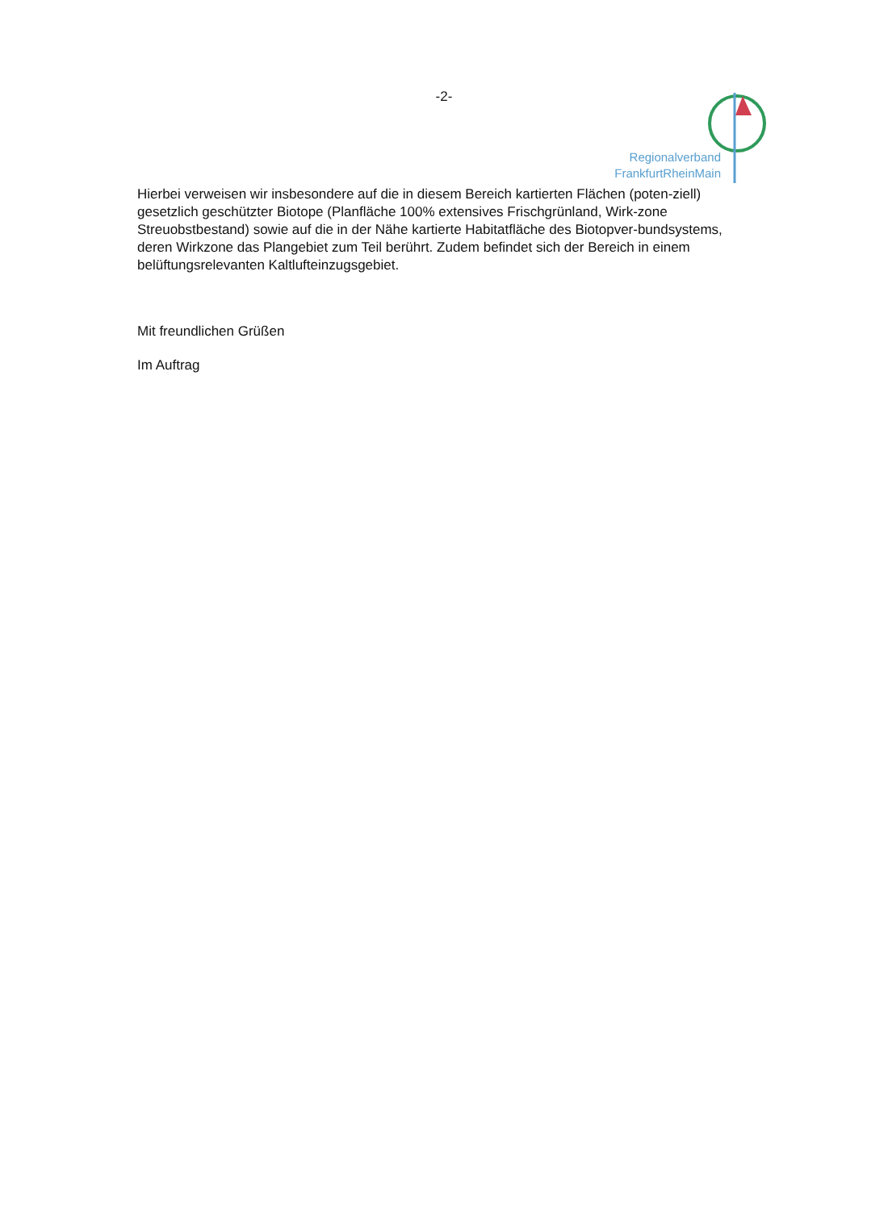-2-
Regionalverband
FrankfurtRheinMain
Hierbei verweisen wir insbesondere auf die in diesem Bereich kartierten Flächen (poten-ziell) gesetzlich geschützter Biotope (Planfläche 100% extensives Frischgrünland, Wirk-zone Streuobstbestand) sowie auf die in der Nähe kartierte Habitatfläche des Biotopver-bundsystems, deren Wirkzone das Plangebiet zum Teil berührt. Zudem befindet sich der Bereich in einem belüftungsrelevanten Kaltlufteinzugsgebiet.
Mit freundlichen Grüßen
Im Auftrag